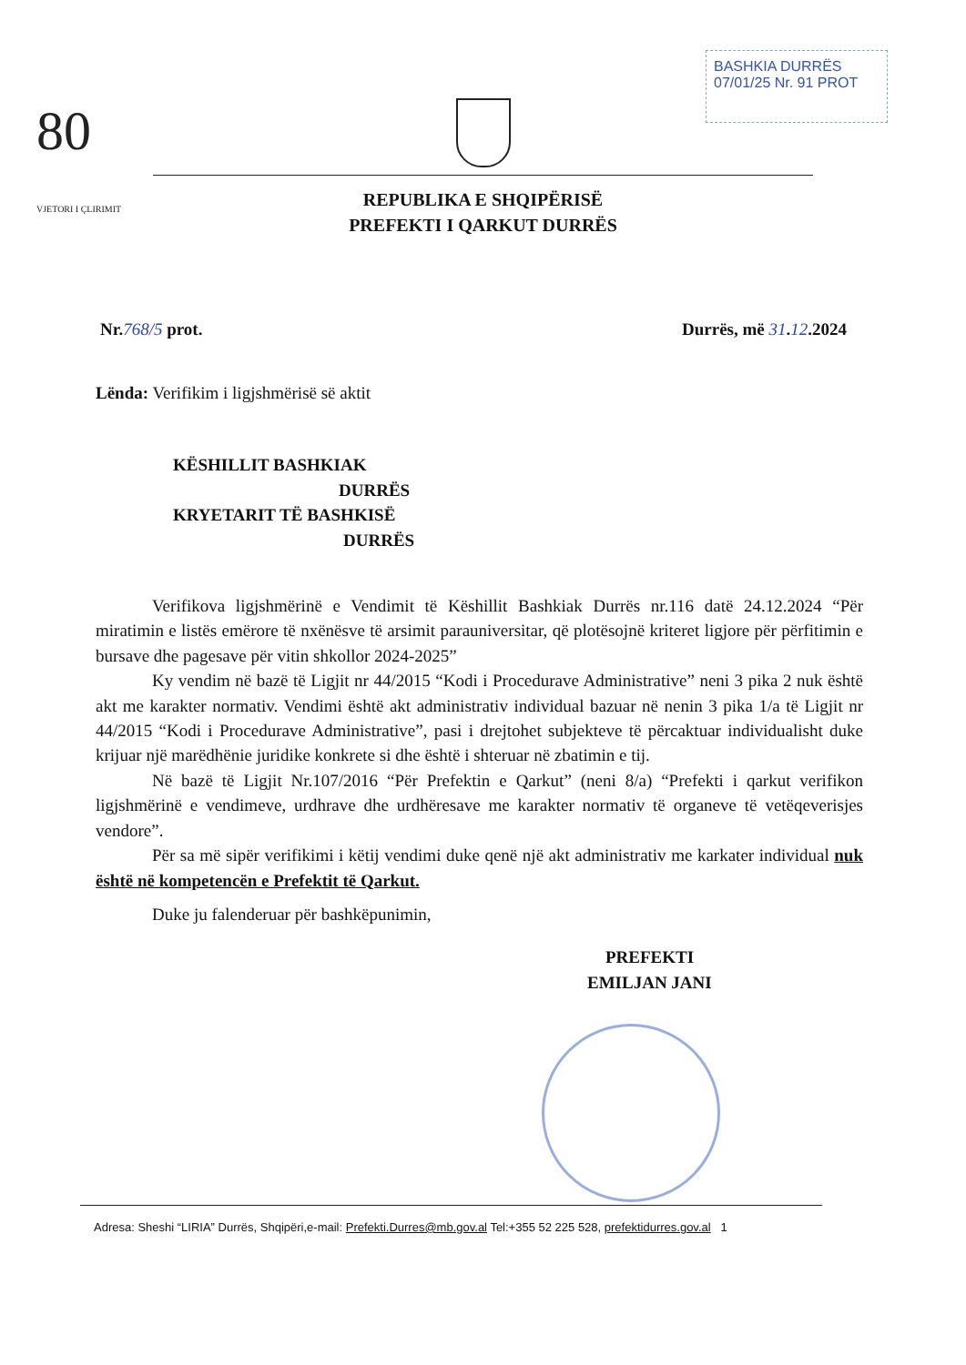BASHKIA DURRËS
07/01/25 Nr. 91 PROT
80
VJETORI I ÇLIRIMIT
REPUBLIKA E SHQIPËRISË
PREFEKTI I QARKUT DURRËS
Nr.768/5 prot. Durrës, më 31.12.2024
Lënda: Verifikim i ligjshmërisë së aktit
KËSHILLIT BASHKIAK
DURRËS
KRYETARIT TË BASHKISË
DURRËS
Verifikova ligjshmërinë e Vendimit të Këshillit Bashkiak Durrës nr.116 datë 24.12.2024 “Për miratimin e listës emërore të nxënësve të arsimit parauniversitar, që plotësojnë kriteret ligjore për përfitimin e bursave dhe pagesave për vitin shkollor 2024-2025”
Ky vendim në bazë të Ligjit nr 44/2015 “Kodi i Procedurave Administrative” neni 3 pika 2 nuk është akt me karakter normativ. Vendimi është akt administrativ individual bazuar në nenin 3 pika 1/a të Ligjit nr 44/2015 “Kodi i Procedurave Administrative”, pasi i drejtohet subjekteve të përcaktuar individualisht duke krijuar një marëdhënie juridike konkrete si dhe është i shteruar në zbatimin e tij.
Në bazë të Ligjit Nr.107/2016 “Për Prefektin e Qarkut” (neni 8/a) “Prefekti i qarkut verifikon ligjshmërinë e vendimeve, urdhrave dhe urdhëresave me karakter normativ të organeve të vetëqeverisjes vendore”.
Për sa më sipër verifikimi i këtij vendimi duke qenë një akt administrativ me karkater individual nuk është në kompetencën e Prefektit të Qarkut.
Duke ju falenderuar për bashkëpunimin,
PREFEKTI
EMILJAN JANI
Adresa: Sheshi “LIRIA” Durrës, Shqipëri,e-mail: Prefekti.Durres@mb.gov.al Tel:+355 52 225 528, prefektidurres.gov.al 1